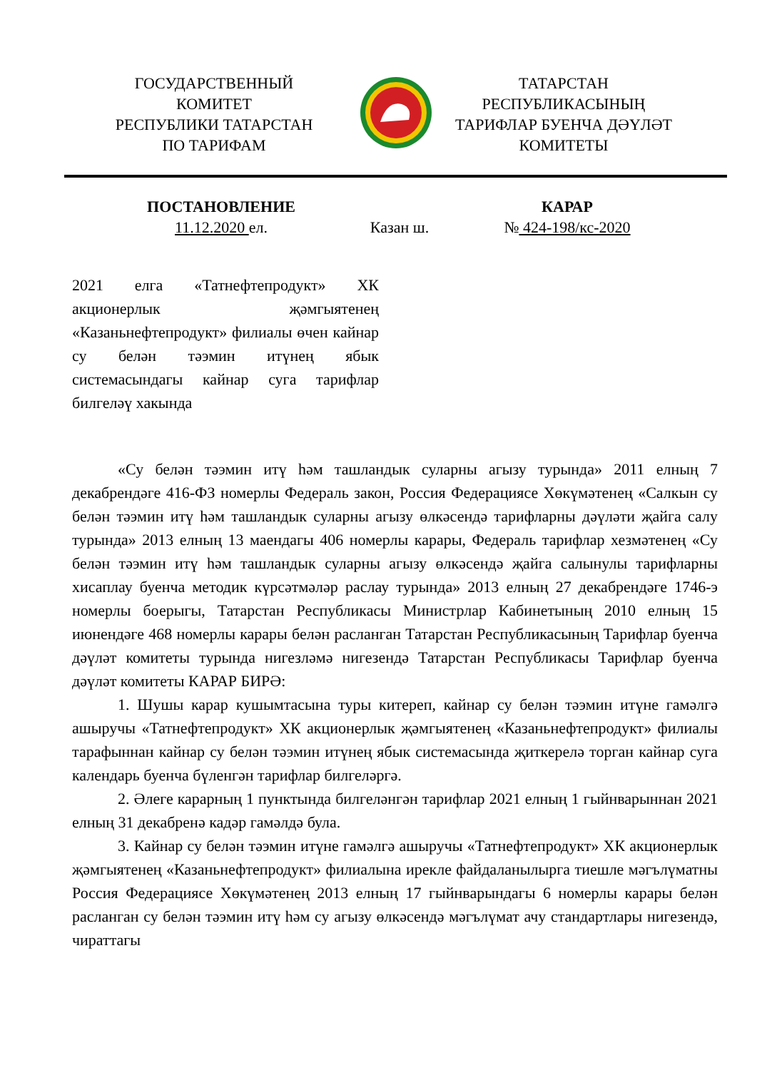ГОСУДАРСТВЕННЫЙ
КОМИТЕТ
РЕСПУБЛИКИ ТАТАРСТАН
ПО ТАРИФАМ
ТАТАРСТАН
РЕСПУБЛИКАСЫНЫҢ
ТАРИФЛАР БУЕНЧА ДӘҮЛӘТ
КОМИТЕТЫ
ПОСТАНОВЛЕНИЕ
11.12.2020 ел.
Казан ш.
КАРАР
№ 424-198/кс-2020
2021 елга «Татнефтепродукт» ХК акционерлык җәмгыятенең «Казаньнефтепродукт» филиалы өчен кайнар су белән тәэмин итүнең ябык системасындагы кайнар суга тарифлар билгеләү хакында
«Су белән тәэмин итү һәм ташландык суларны агызу турында» 2011 елның 7 декабрендәге 416-ФЗ номерлы Федераль закон, Россия Федерациясе Хөкүмәтенең «Салкын су белән тәэмин итү һәм ташландык суларны агызу өлкәсендә тарифларны дәүләти җайга салу турында» 2013 елның 13 маендагы 406 номерлы карары, Федераль тарифлар хезмәтенең «Су белән тәэмин итү һәм ташландык суларны агызу өлкәсендә җайга салынулы тарифларны хисаплау буенча методик күрсәтмәләр раслау турында» 2013 елның 27 декабрендәге 1746-э номерлы боерыгы, Татарстан Республикасы Министрлар Кабинетының 2010 елның 15 июнендәге 468 номерлы карары белән расланган Татарстан Республикасының Тарифлар буенча дәүләт комитеты турында нигезләмә нигезендә Татарстан Республикасы Тарифлар буенча дәүләт комитеты КАРАР БИРӘ:
1. Шушы карар кушымтасына туры китереп, кайнар су белән тәэмин итүне гамәлгә ашыручы «Татнефтепродукт» ХК акционерлык җәмгыятенең «Казаньнефтепродукт» филиалы тарафыннан кайнар су белән тәэмин итүнең ябык системасында җиткерелә торган кайнар суга календарь буенча бүленгән тарифлар билгеләргә.
2. Әлеге карарның 1 пунктында билгеләнгән тарифлар 2021 елның 1 гыйнварыннан 2021 елның 31 декабренә кадәр гамәлдә була.
3. Кайнар су белән тәэмин итүне гамәлгә ашыручы «Татнефтепродукт» ХК акционерлык җәмгыятенең «Казаньнефтепродукт» филиалына ирекле файдаланылырга тиешле мәгълүматны Россия Федерациясе Хөкүмәтенең 2013 елның 17 гыйнварындагы 6 номерлы карары белән расланган су белән тәэмин итү һәм су агызу өлкәсендә мәгълүмат ачу стандартлары нигезендә, чираттагы